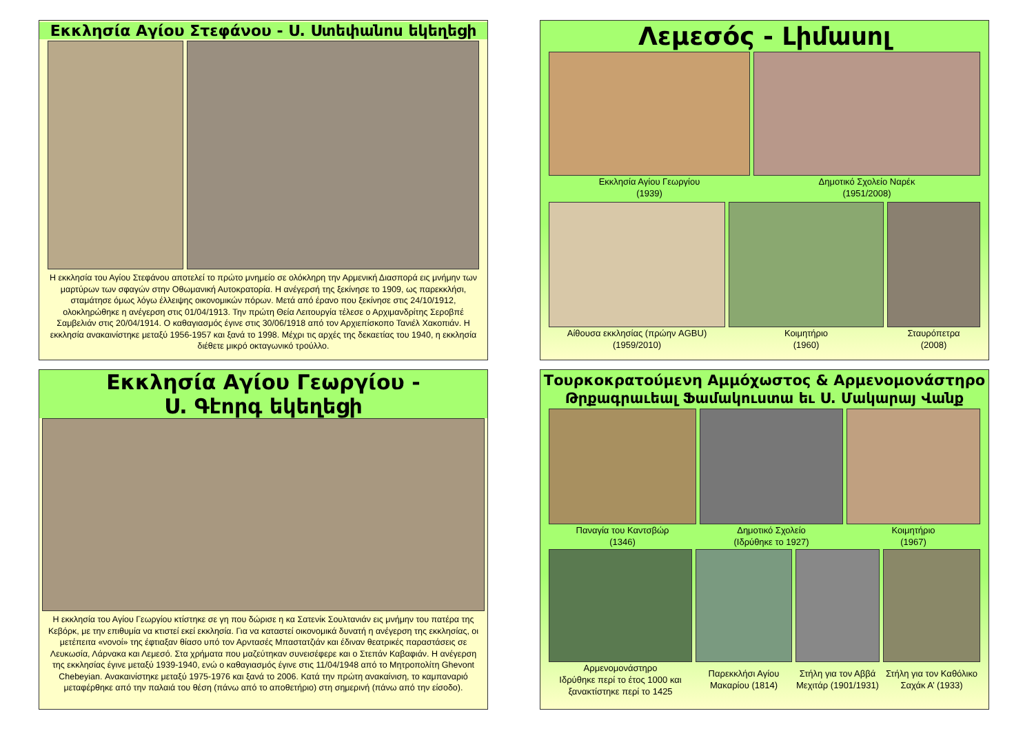Εκκλησία Αγίου Στεφάνου - Ս. Ստեփանոս եկեղեցի
Η εκκλησία του Αγίου Στεφάνου αποτελεί το πρώτο μνημείο σε ολόκληρη την Αρμενική Διασπορά εις μνήμην των μαρτύρων των σφαγών στην Οθωμανική Αυτοκρατορία. Η ανέγερσή της ξεκίνησε το 1909, ως παρεκκλήσι, σταμάτησε όμως λόγω έλλειψης οικονομικών πόρων. Μετά από έρανο που ξεκίνησε στις 24/10/1912, ολοκληρώθηκε η ανέγερση στις 01/04/1913. Την πρώτη Θεία Λειτουργία τέλεσε ο Αρχιμανδρίτης Σεροβπέ Σαμβελιάν στις 20/04/1914. Ο καθαγιασμός έγινε στις 30/06/1918 από τον Αρχιεπίσκοπο Τανιέλ Χακοπιάν. Η εκκλησία ανακαινίστηκε μεταξύ 1956-1957 και ξανά το 1998. Μέχρι τις αρχές της δεκαετίας του 1940, η εκκλησία διέθετε μικρό οκταγωνικό τρούλλο.
Λεμεσός - Լիմասոլ
Εκκλησία Αγίου Γεωργίου
(1939)
Δημοτικό Σχολείο Ναρέκ
(1951/2008)
Αίθουσα εκκλησίας (πρώην AGBU)
(1959/2010)
Κοιμητήριο
(1960)
Σταυρόπετρα
(2008)
Εκκλησία Αγίου Γεωργίου -
Ս. Գէորգ եկեղեցի
Η εκκλησία του Αγίου Γεωργίου κτίστηκε σε γη που δώρισε η κα Σατενίκ Σουλτανιάν εις μνήμην του πατέρα της Κεβόρκ, με την επιθυμία να κτιστεί εκεί εκκλησία. Για να καταστεί οικονομικά δυνατή η ανέγερση της εκκλησίας, οι μετέπειτα «νονοί» της έφτιαξαν θίασο υπό τον Αρντασές Μπαστατζιάν και έδιναν θεατρικές παραστάσεις σε Λευκωσία, Λάρνακα και Λεμεσό. Στα χρήματα που μαζεύτηκαν συνεισέφερε και ο Στεπάν Καβαφιάν. Η ανέγερση της εκκλησίας έγινε μεταξύ 1939-1940, ενώ ο καθαγιασμός έγινε στις 11/04/1948 από το Μητροπολίτη Ghevont Chebeyian. Ανακαινίστηκε μεταξύ 1975-1976 και ξανά το 2006. Κατά την πρώτη ανακαίνιση, το καμπαναριό μεταφέρθηκε από την παλαιά του θέση (πάνω από το αποθετήριο) στη σημερινή (πάνω από την είσοδο).
Τουρκοκρατούμενη Αμμόχωστος & Αρμενομονάστηρο
Թրքագրաւեալ Ֆամակուստա եւ Ս. Մակարայ Վանք
Παναγία του Καντσβώρ
(1346)
Δημοτικό Σχολείο
(Ιδρύθηκε το 1927)
Κοιμητήριο
(1967)
Αρμενομονάστηρο
Ιδρύθηκε περί το έτος 1000 και ξανακτίστηκε περί το 1425
Παρεκκλήσι Αγίου Μακαρίου (1814)
Στήλη για τον Αββά Μεχιτάρ (1901/1931)
Στήλη για τον Καθόλικο Σαχάκ Α’ (1933)